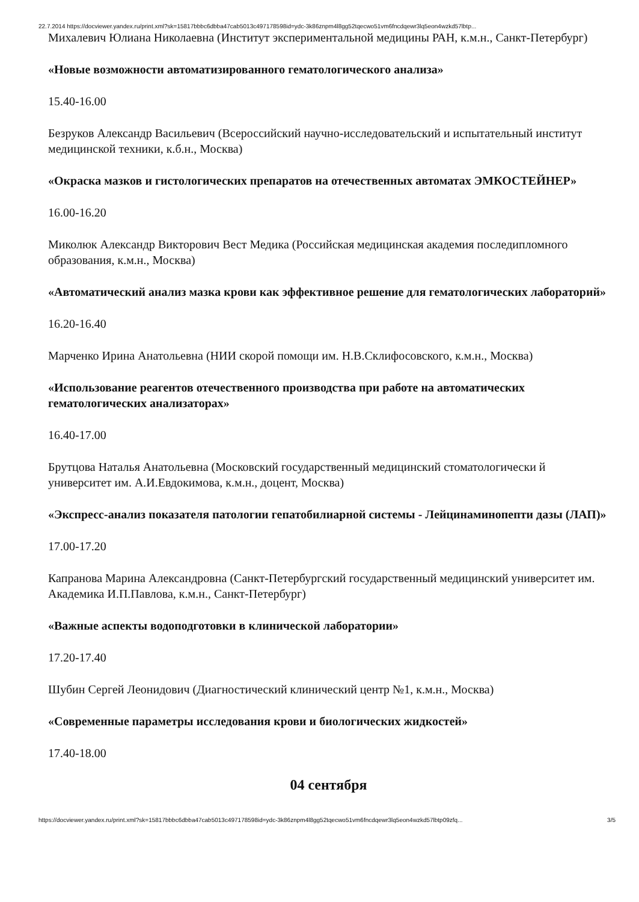22.7.2014 https://docviewer.yandex.ru/print.xml?sk=15817bbbc6dbba47cab5013c497178598id=ydc-3k86znpm4l8gg52tqecwo51vm6fncdqewr3lq5eon4wzkd57lbtp...
Михалевич Юлиана Николаевна (Институт экспериментальной медицины РАН, к.м.н., Санкт-Петербург)
«Новые возможности автоматизированного гематологического анализа»
15.40-16.00
Безруков Александр Васильевич (Всероссийский научно-исследовательский и испытательный институт медицинской техники, к.б.н., Москва)
«Окраска мазков и гистологических препаратов на отечественных автоматах ЭМКОСТЕЙНЕР»
16.00-16.20
Миколюк Александр Викторович Вест Медика (Российская медицинская академия последипломного образования, к.м.н., Москва)
«Автоматический анализ мазка крови как эффективное решение для гематологических лабораторий»
16.20-16.40
Марченко Ирина Анатольевна (НИИ скорой помощи им. Н.В.Склифосовского, к.м.н., Москва)
«Использование реагентов отечественного производства при работе на автоматических гематологических анализаторах»
16.40-17.00
Брутцова Наталья Анатольевна (Московский государственный медицинский стоматологически й университет им. А.И.Евдокимова, к.м.н., доцент, Москва)
«Экспресс-анализ показателя патологии гепатобилиарной системы - Лейцинаминопепти дазы (ЛАП)»
17.00-17.20
Капранова Марина Александровна (Санкт-Петербургский государственный медицинский университет им. Академика И.П.Павлова, к.м.н., Санкт-Петербург)
«Важные аспекты водоподготовки в клинической лаборатории»
17.20-17.40
Шубин Сергей Леонидович (Диагностический клинический центр №1, к.м.н., Москва)
«Современные параметры исследования крови и биологических жидкостей»
17.40-18.00
04 сентября
https://docviewer.yandex.ru/print.xml?sk=15817bbbc6dbba47cab5013c497178598id=ydc-3k86znpm4l8gg52tqecwo51vm6fncdqewr3lq5eon4wzkd57lbtp09zfq... 3/5